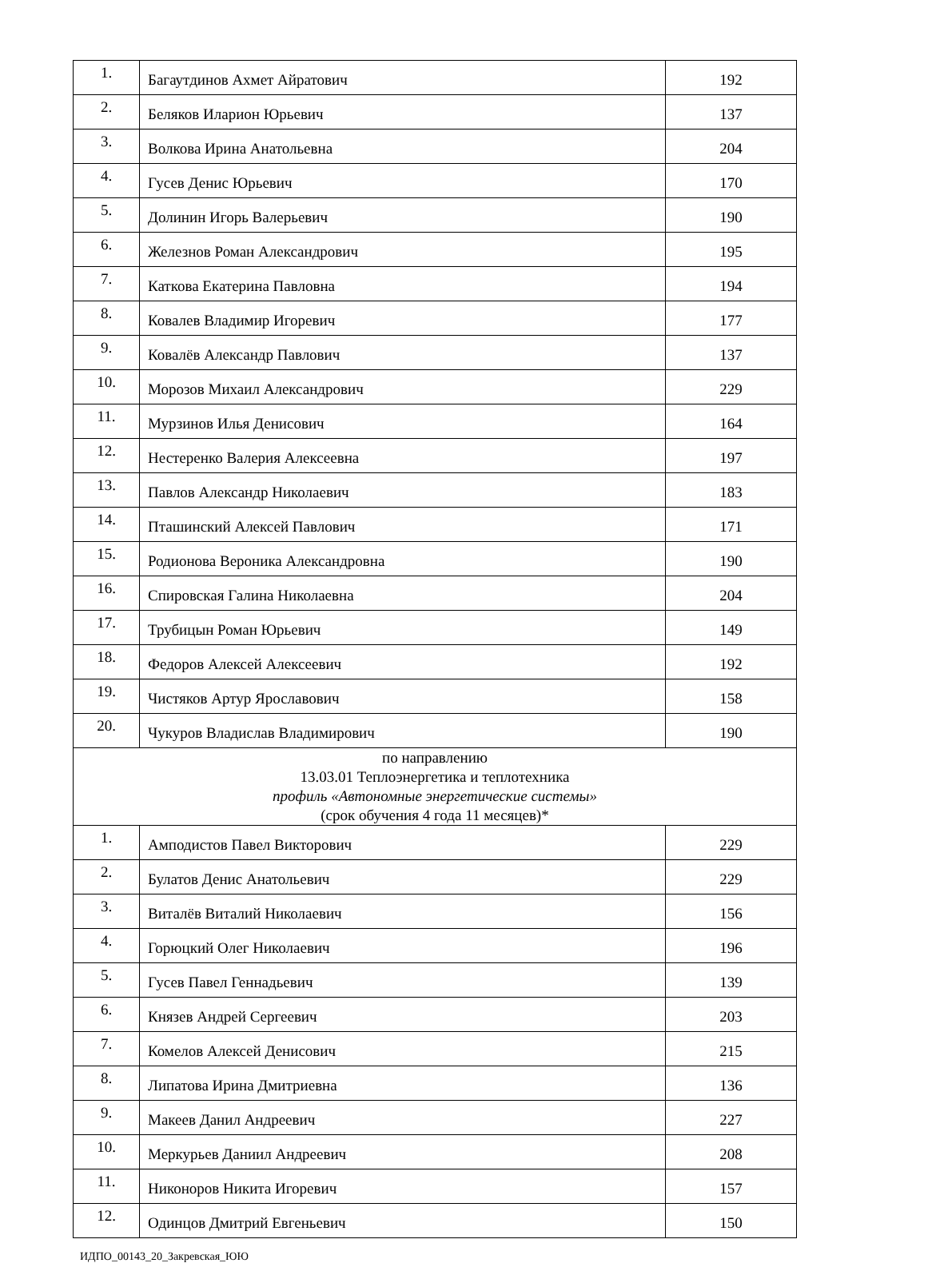| 1. | Багаутдинов Ахмет Айратович | 192 |
| 2. | Беляков Иларион Юрьевич | 137 |
| 3. | Волкова Ирина Анатольевна | 204 |
| 4. | Гусев Денис Юрьевич | 170 |
| 5. | Долинин Игорь Валерьевич | 190 |
| 6. | Железнов Роман Александрович | 195 |
| 7. | Каткова Екатерина Павловна | 194 |
| 8. | Ковалев Владимир Игоревич | 177 |
| 9. | Ковалёв Александр Павлович | 137 |
| 10. | Морозов Михаил Александрович | 229 |
| 11. | Мурзинов Илья Денисович | 164 |
| 12. | Нестеренко Валерия Алексеевна | 197 |
| 13. | Павлов Александр Николаевич | 183 |
| 14. | Пташинский Алексей Павлович | 171 |
| 15. | Родионова Вероника Александровна | 190 |
| 16. | Спировская Галина Николаевна | 204 |
| 17. | Трубицын Роман Юрьевич | 149 |
| 18. | Федоров Алексей Алексеевич | 192 |
| 19. | Чистяков Артур Ярославович | 158 |
| 20. | Чукуров Владислав Владимирович | 190 |
| по направлению 13.03.01 Теплоэнергетика и теплотехника профиль «Автономные энергетические системы» (срок обучения 4 года 11 месяцев)* | | |
| 1. | Амподистов Павел Викторович | 229 |
| 2. | Булатов Денис Анатольевич | 229 |
| 3. | Виталёв Виталий Николаевич | 156 |
| 4. | Горюцкий Олег Николаевич | 196 |
| 5. | Гусев Павел Геннадьевич | 139 |
| 6. | Князев Андрей Сергеевич | 203 |
| 7. | Комелов Алексей Денисович | 215 |
| 8. | Липатова Ирина Дмитриевна | 136 |
| 9. | Макеев Данил Андреевич | 227 |
| 10. | Меркурьев Даниил Андреевич | 208 |
| 11. | Никоноров Никита Игоревич | 157 |
| 12. | Одинцов Дмитрий Евгеньевич | 150 |
ИДПО_00143_20_Закревская_ЮЮ